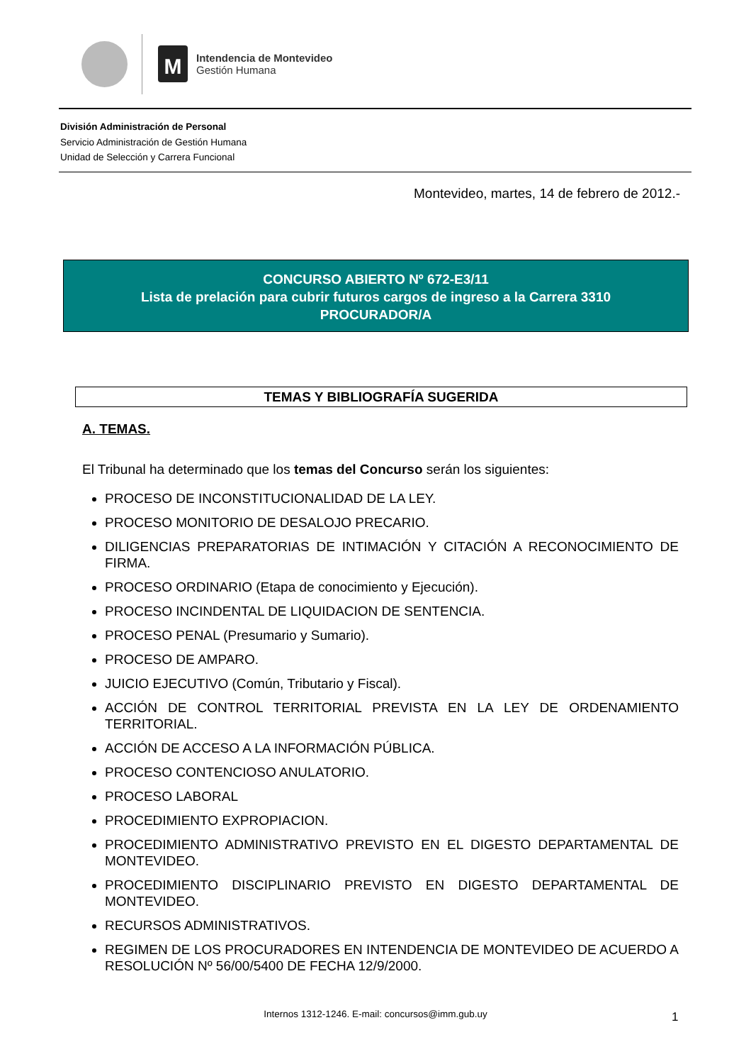M
Intendencia de Montevideo
Gestión Humana
División Administración de Personal
Servicio Administración de Gestión Humana
Unidad de Selección y Carrera Funcional
Montevideo, martes, 14 de febrero de 2012.-
CONCURSO ABIERTO Nº 672-E3/11
Lista de prelación para cubrir futuros cargos de ingreso a la Carrera 3310
PROCURADOR/A
TEMAS Y BIBLIOGRAFÍA SUGERIDA
A. TEMAS.
El Tribunal ha determinado que los temas del Concurso serán los siguientes:
PROCESO DE INCONSTITUCIONALIDAD DE LA LEY.
PROCESO MONITORIO DE DESALOJO PRECARIO.
DILIGENCIAS PREPARATORIAS DE INTIMACIÓN Y CITACIÓN A RECONOCIMIENTO DE FIRMA.
PROCESO ORDINARIO (Etapa de conocimiento y Ejecución).
PROCESO INCINDENTAL DE LIQUIDACION DE SENTENCIA.
PROCESO PENAL (Presumario y Sumario).
PROCESO DE AMPARO.
JUICIO EJECUTIVO (Común, Tributario y Fiscal).
ACCIÓN DE CONTROL TERRITORIAL PREVISTA EN LA LEY DE ORDENAMIENTO TERRITORIAL.
ACCIÓN DE ACCESO A LA INFORMACIÓN PÚBLICA.
PROCESO CONTENCIOSO ANULATORIO.
PROCESO LABORAL
PROCEDIMIENTO EXPROPIACION.
PROCEDIMIENTO ADMINISTRATIVO PREVISTO EN EL DIGESTO DEPARTAMENTAL DE MONTEVIDEO.
PROCEDIMIENTO DISCIPLINARIO PREVISTO EN DIGESTO DEPARTAMENTAL DE MONTEVIDEO.
RECURSOS ADMINISTRATIVOS.
REGIMEN DE LOS PROCURADORES EN INTENDENCIA DE MONTEVIDEO DE ACUERDO A RESOLUCIÓN Nº 56/00/5400 DE FECHA 12/9/2000.
Internos 1312-1246. E-mail: concursos@imm.gub.uy 1